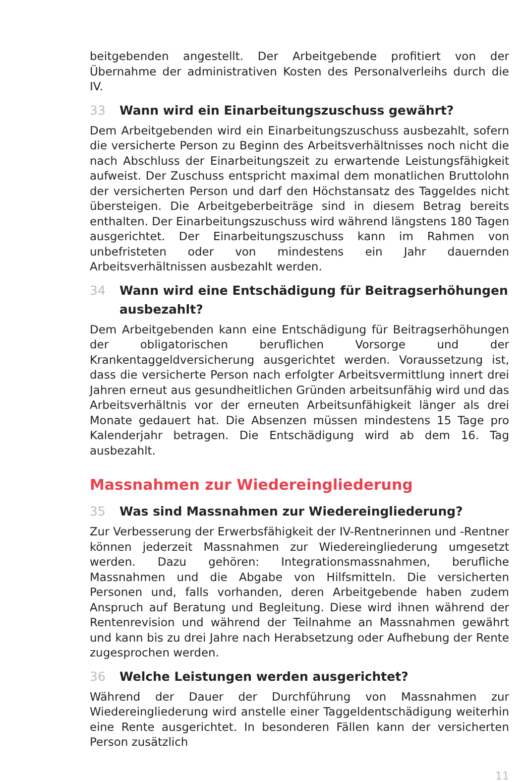beitgebenden angestellt. Der Arbeitgebende profitiert von der Übernahme der administrativen Kosten des Personalverleihs durch die IV.
33 Wann wird ein Einarbeitungszuschuss gewährt?
Dem Arbeitgebenden wird ein Einarbeitungszuschuss ausbezahlt, sofern die versicherte Person zu Beginn des Arbeitsverhältnisses noch nicht die nach Abschluss der Einarbeitungszeit zu erwartende Leistungsfähigkeit aufweist. Der Zuschuss entspricht maximal dem monatlichen Bruttolohn der versicherten Person und darf den Höchstansatz des Taggeldes nicht übersteigen. Die Arbeitgeberbeiträge sind in diesem Betrag bereits enthalten. Der Einarbeitungszuschuss wird während längstens 180 Tagen ausgerichtet. Der Einarbeitungszuschuss kann im Rahmen von unbefristeten oder von mindestens ein Jahr dauernden Arbeitsverhältnissen ausbezahlt werden.
34 Wann wird eine Entschädigung für Beitragserhöhungen ausbezahlt?
Dem Arbeitgebenden kann eine Entschädigung für Beitragserhöhungen der obligatorischen beruflichen Vorsorge und der Krankentaggeldversicherung ausgerichtet werden. Voraussetzung ist, dass die versicherte Person nach erfolgter Arbeitsvermittlung innert drei Jahren erneut aus gesundheitlichen Gründen arbeitsunfähig wird und das Arbeitsverhältnis vor der erneuten Arbeitsunfähigkeit länger als drei Monate gedauert hat. Die Absenzen müssen mindestens 15 Tage pro Kalenderjahr betragen. Die Entschädigung wird ab dem 16. Tag ausbezahlt.
Massnahmen zur Wiedereingliederung
35 Was sind Massnahmen zur Wiedereingliederung?
Zur Verbesserung der Erwerbsfähigkeit der IV-Rentnerinnen und -Rentner können jederzeit Massnahmen zur Wiedereingliederung umgesetzt werden. Dazu gehören: Integrationsmassnahmen, berufliche Massnahmen und die Abgabe von Hilfsmitteln. Die versicherten Personen und, falls vorhanden, deren Arbeitgebende haben zudem Anspruch auf Beratung und Begleitung. Diese wird ihnen während der Rentenrevision und während der Teilnahme an Massnahmen gewährt und kann bis zu drei Jahre nach Herabsetzung oder Aufhebung der Rente zugesprochen werden.
36 Welche Leistungen werden ausgerichtet?
Während der Dauer der Durchführung von Massnahmen zur Wiedereingliederung wird anstelle einer Taggeldentschädigung weiterhin eine Rente ausgerichtet. In besonderen Fällen kann der versicherten Person zusätzlich
11